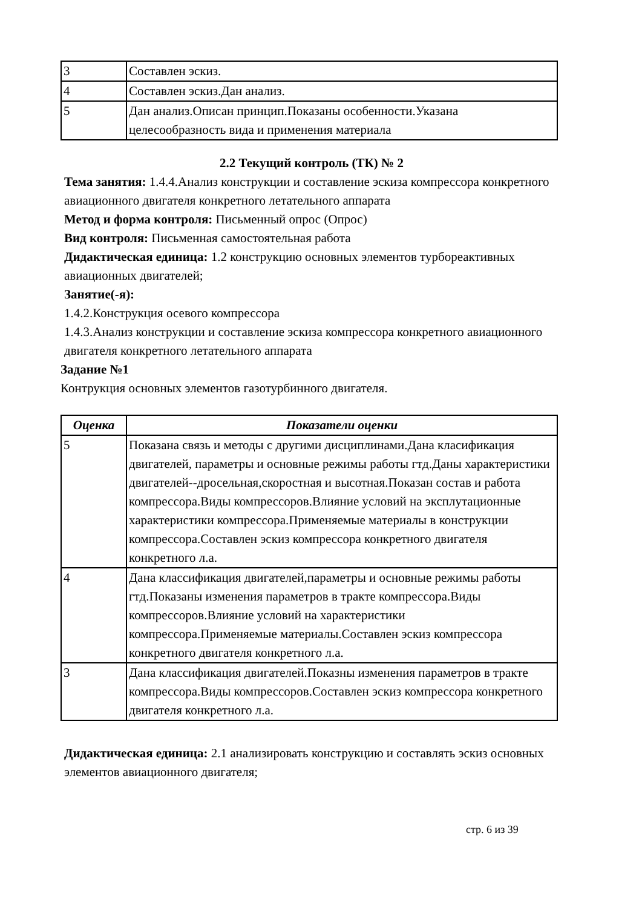| 3 | Составлен эскиз. |
| 4 | Составлен эскиз.Дан анализ. |
| 5 | Дан анализ.Описан принцип.Показаны особенности.Указана целесообразность вида и применения материала |
2.2 Текущий контроль (ТК) № 2
Тема занятия: 1.4.4.Анализ конструкции и составление эскиза компрессора конкретного авиационного двигателя конкретного летательного аппарата
Метод и форма контроля: Письменный опрос (Опрос)
Вид контроля: Письменная самостоятельная работа
Дидактическая единица: 1.2 конструкцию основных элементов турбореактивных авиационных двигателей;
Занятие(-я):
1.4.2.Конструкция осевого компрессора
1.4.3.Анализ конструкции и составление эскиза компрессора конкретного авиационного двигателя конкретного летательного аппарата
Задание №1
Контрукция основных элементов газотурбинного двигателя.
| Оценка | Показатели оценки |
| --- | --- |
| 5 | Показана связь и методы с другими дисциплинами.Дана класификация двигателей, параметры и основные режимы работы гтд.Даны характеристики двигателей--дросельная,скоростная и высотная.Показан состав и работа компрессора.Виды компрессоров.Влияние условий на эксплутационные характеристики компрессора.Применяемые материалы в конструкции компрессора.Составлен эскиз компрессора конкретного двигателя конкретного л.а. |
| 4 | Дана классификация двигателей,параметры и основные режимы работы гтд.Показаны изменения параметров в тракте компрессора.Виды компрессоров.Влияние условий на характеристики компрессора.Применяемые материалы.Составлен эскиз компрессора конкретного двигателя конкретного л.а. |
| 3 | Дана классификация двигателей.Показны изменения параметров в тракте компрессора.Виды компрессоров.Составлен эскиз компрессора конкретного двигателя конкретного л.а. |
Дидактическая единица: 2.1 анализировать конструкцию и составлять эскиз основных элементов авиационного двигателя;
стр. 6 из 39